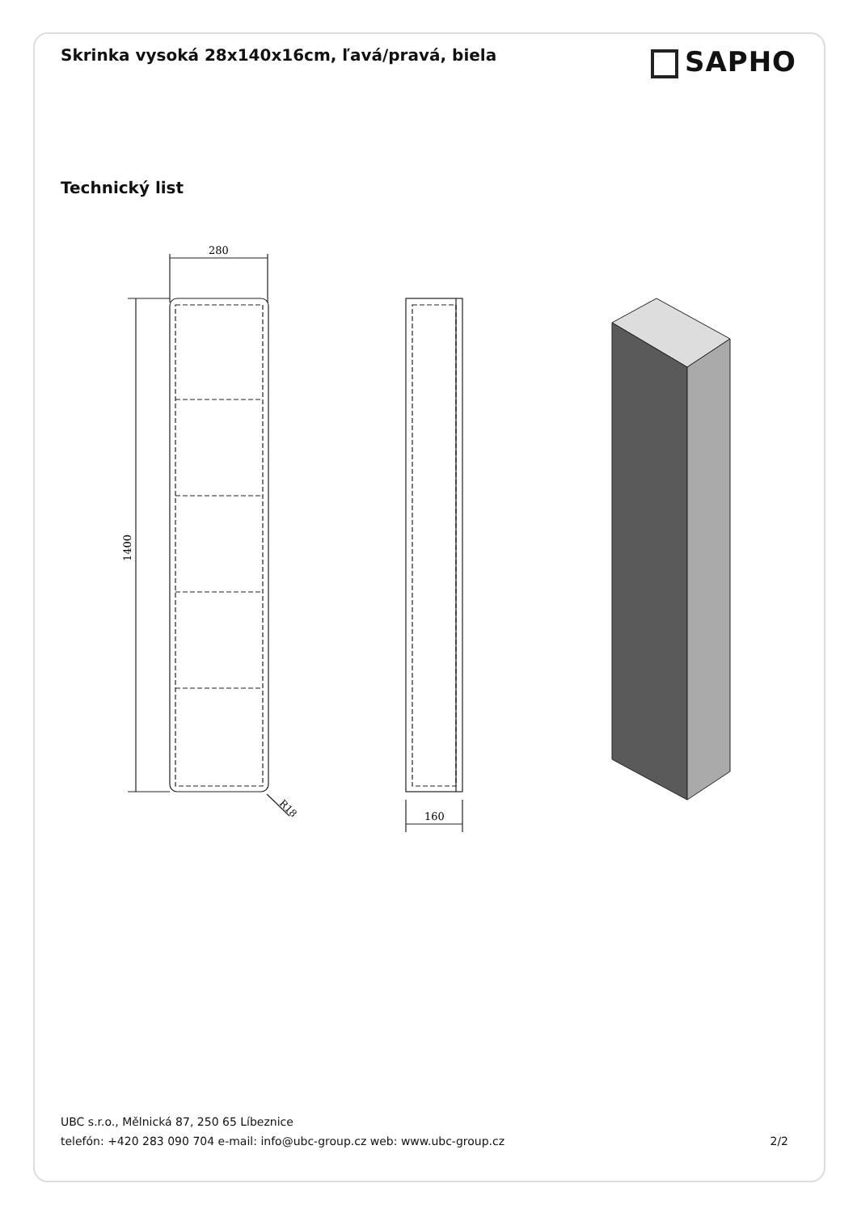Skrinka vysoká 28x140x16cm, ľavá/pravá, biela
SAPHO
Technický list
280
1400
R18
160
UBC s.r.o., Mělnická 87, 250 65 Líbeznice
telefón: +420 283 090 704 e-mail: info@ubc-group.cz web: www.ubc-group.cz 2/2